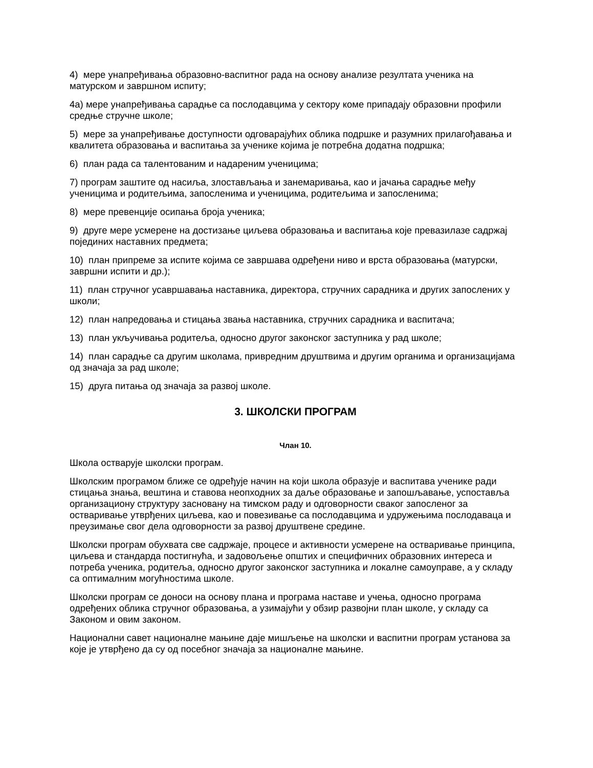4) мере унапређивања образовно-васпитног рада на основу анализе резултата ученика на матурском и завршном испиту;
4а) мере унапређивања сарадње са послодавцима у сектору коме припадају образовни профили средње стручне школе;
5) мере за унапређивање доступности одговарајућих облика подршке и разумних прилагођавања и квалитета образовања и васпитања за ученике којима је потребна додатна подршка;
6) план рада са талентованим и надареним ученицима;
7) програм заштите од насиља, злостављања и занемаривања, као и јачања сарадње међу ученицима и родитељима, запосленима и ученицима, родитељима и запосленима;
8) мере превенције осипања броја ученика;
9) друге мере усмерене на достизање циљева образовања и васпитања које превазилазе садржај појединих наставних предмета;
10) план припреме за испите којима се завршава одређени ниво и врста образовања (матурски, завршни испити и др.);
11) план стручног усавршавања наставника, директора, стручних сарадника и других запослених у школи;
12) план напредовања и стицања звања наставника, стручних сарадника и васпитача;
13) план укључивања родитеља, односно другог законског заступника у рад школе;
14) план сарадње са другим школама, привредним друштвима и другим органима и организацијама од значаја за рад школе;
15) друга питања од значаја за развој школе.
3. ШКОЛСКИ ПРОГРАМ
Члан 10.
Школа остварује школски програм.
Школским програмом ближе се одређује начин на који школа образује и васпитава ученике ради стицања знања, вештина и ставова неопходних за даље образовање и запошљавање, успоставља организациону структуру засновану на тимском раду и одговорности сваког запосленог за остваривање утврђених циљева, као и повезивање са послодавцима и удружењима послодаваца и преузимање свог дела одговорности за развој друштвене средине.
Школски програм обухвата све садржаје, процесе и активности усмерене на остваривање принципа, циљева и стандарда постигнућа, и задовољење општих и специфичних образовних интереса и потреба ученика, родитеља, односно другог законског заступника и локалне самоуправе, а у складу са оптималним могућностима школе.
Школски програм се доноси на основу плана и програма наставе и учења, односно програма одређених облика стручног образовања, а узимајући у обзир развојни план школе, у складу са Законом и овим законом.
Национални савет националне мањине даје мишљење на школски и васпитни програм установа за које је утврђено да су од посебног значаја за националне мањине.